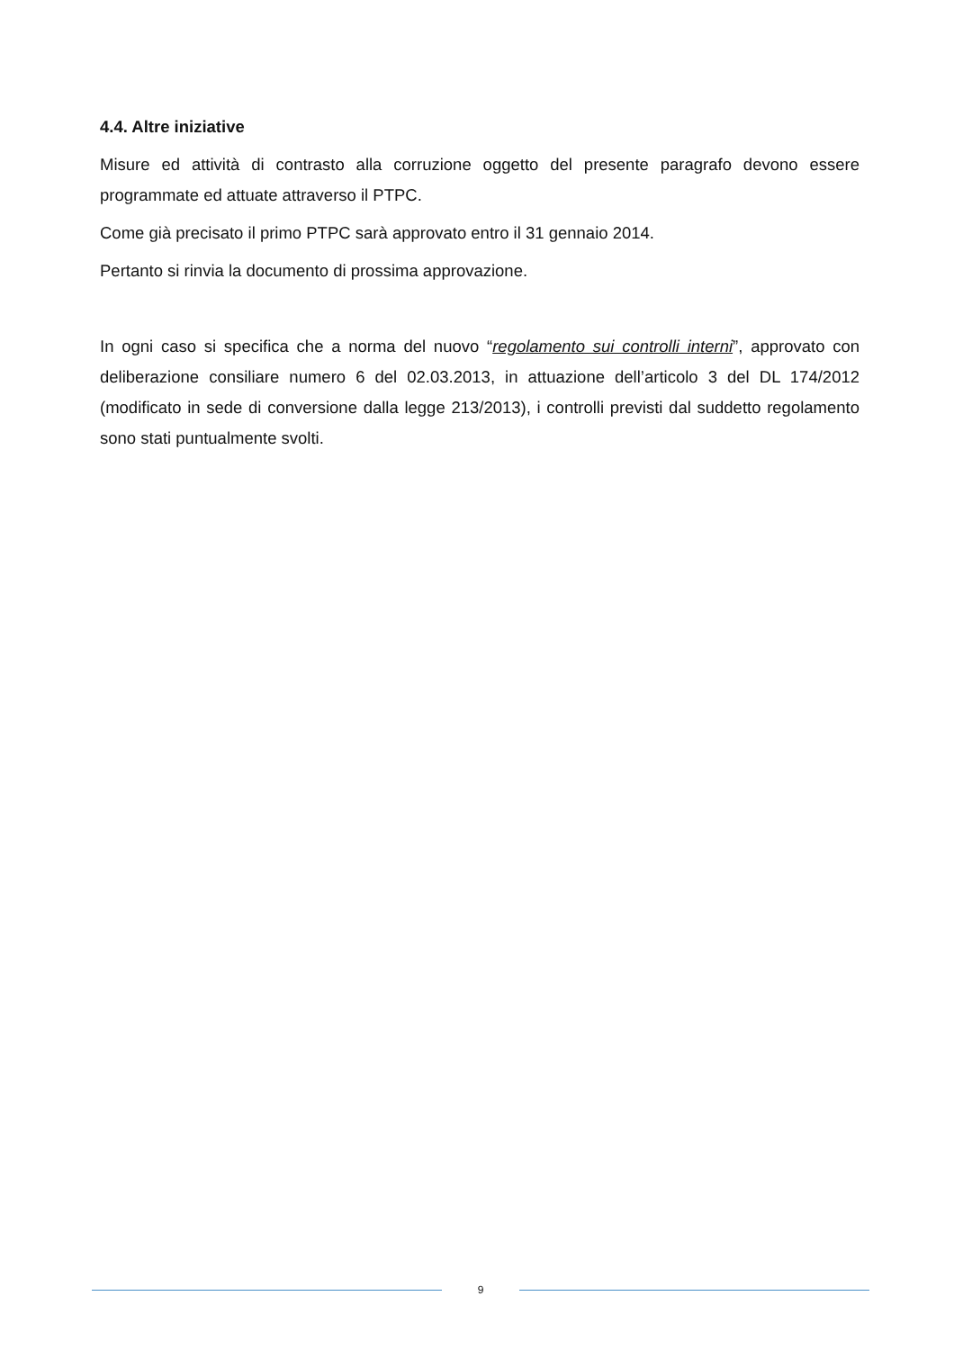4.4. Altre iniziative
Misure ed attività di contrasto alla corruzione oggetto del presente paragrafo devono essere programmate ed attuate attraverso il PTPC.
Come già precisato il primo PTPC sarà approvato entro il 31 gennaio 2014.
Pertanto si rinvia la documento di prossima approvazione.
In ogni caso si specifica che a norma del nuovo “regolamento sui controlli interni”, approvato con deliberazione consiliare numero 6 del 02.03.2013, in attuazione dell’articolo 3 del DL 174/2012 (modificato in sede di conversione dalla legge 213/2013), i controlli previsti dal suddetto regolamento sono stati puntualmente svolti.
9